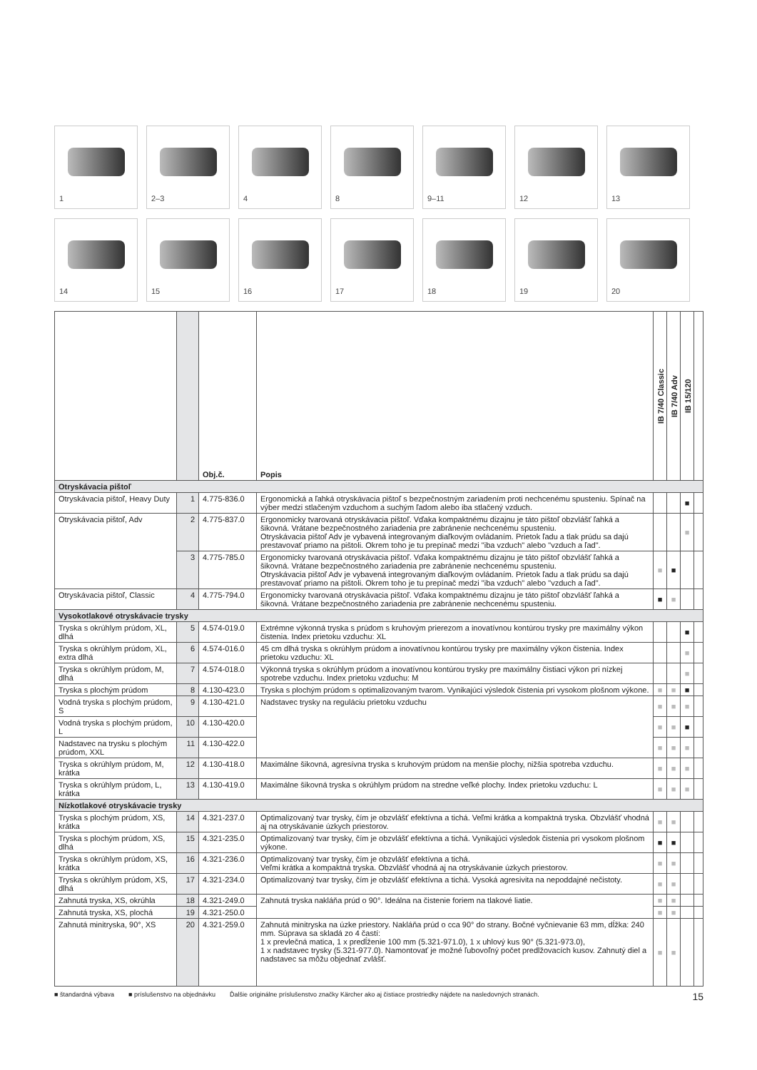1
2–3
4
8
9–11
12
13
14
15
16
17
18
19
20
| | | Obj.č. | Popis | IB 7/40 Classic | IB 7/40 Adv | IB 15/120 | |
| --- | --- | --- | --- | --- | --- | --- | --- |
| Otryskávacia pištoľ | | | | | | | |
| Otryskávacia pištoľ, Heavy Duty | 1 | 4.775-836.0 | Ergonomická a ľahká otryskávacia pištoľ s bezpečnostným zariadením proti nechcenému spusteniu. Spínač na výber medzi stlačeným vzduchom a suchým ľadom alebo iba stlačený vzduch. | | | ■ | |
| Otryskávacia pištoľ, Adv | 2 | 4.775-837.0 | Ergonomicky tvarovaná otryskávacia pištoľ. Vďaka kompaktnému dizajnu je táto pištoľ obzvlášť ľahká a šikovná. Vrátane bezpečnostného zariadenia pre zabránenie nechcenému spusteniu. Otryskávacia pištoľ Adv je vybavená integrovaným diaľkovým ovládaním. Prietok ľadu a tlak prúdu sa dajú prestavovať priamo na pištoli. Okrem toho je tu prepínač medzi "iba vzduch" alebo "vzduch a ľad". | | | ■ | |
| | 3 | 4.775-785.0 | Ergonomicky tvarovaná otryskávacia pištoľ. Vďaka kompaktnému dizajnu je táto pištoľ obzvlášť ľahká a šikovná. Vrátane bezpečnostného zariadenia pre zabránenie nechcenému spusteniu. Otryskávacia pištoľ Adv je vybavená integrovaným diaľkovým ovládaním. Prietok ľadu a tlak prúdu sa dajú prestavovať priamo na pištoli. Okrem toho je tu prepínač medzi "iba vzduch" alebo "vzduch a ľad". | ■ | ■ | | |
| Otryskávacia pištoľ, Classic | 4 | 4.775-794.0 | Ergonomicky tvarovaná otryskávacia pištoľ. Vďaka kompaktnému dizajnu je táto pištoľ obzvlášť ľahká a šikovná. Vrátane bezpečnostného zariadenia pre zabránenie nechcenému spusteniu. | ■ | ■ | | |
| Vysokotlakové otryskávacie trysky | | | | | | | |
| Tryska s okrúhlym prúdom, XL, dlhá | 5 | 4.574-019.0 | Extrémne výkonná tryska s prúdom s kruhovým prierezom a inovatívnou kontúrou trysky pre maximálny výkon čistenia. Index prietoku vzduchu: XL | | | ■ | |
| Tryska s okrúhlym prúdom, XL, extra dlhá | 6 | 4.574-016.0 | 45 cm dlhá tryska s okrúhlym prúdom a inovatívnou kontúrou trysky pre maximálny výkon čistenia. Index prietoku vzduchu: XL | | | ■ | |
| Tryska s okrúhlym prúdom, M, dlhá | 7 | 4.574-018.0 | Výkonná tryska s okrúhlym prúdom a inovatívnou kontúrou trysky pre maximálny čistiaci výkon pri nízkej spotrebe vzduchu. Index prietoku vzduchu: M | | | ■ | |
| Tryska s plochým prúdom | 8 | 4.130-423.0 | Tryska s plochým prúdom s optimalizovaným tvarom. Vynikajúci výsledok čistenia pri vysokom plošnom výkone. | ■ | ■ | ■ | |
| Vodná tryska s plochým prúdom, S | 9 | 4.130-421.0 | Nadstavec trysky na reguláciu prietoku vzduchu | ■ | ■ | ■ | |
| Vodná tryska s plochým prúdom, L | 10 | 4.130-420.0 | | ■ | ■ | ■ | |
| Nadstavec na trysku s plochým prúdom, XXL | 11 | 4.130-422.0 | | ■ | ■ | ■ | |
| Tryska s okrúhlym prúdom, M, krátka | 12 | 4.130-418.0 | Maximálne šikovná, agresívna tryska s kruhovým prúdom na menšie plochy, nižšia spotreba vzduchu. | ■ | ■ | ■ | |
| Tryska s okrúhlym prúdom, L, krátka | 13 | 4.130-419.0 | Maximálne šikovná tryska s okrúhlym prúdom na stredne veľké plochy. Index prietoku vzduchu: L | ■ | ■ | ■ | |
| Nízkotlakové otryskávacie trysky | | | | | | | |
| Tryska s plochým prúdom, XS, krátka | 14 | 4.321-237.0 | Optimalizovaný tvar trysky, čím je obzvlášť efektívna a tichá. Veľmi krátka a kompaktná tryska. Obzvlášť vhodná aj na otryskávanie úzkych priestorov. | ■ | ■ | | |
| Tryska s plochým prúdom, XS, dlhá | 15 | 4.321-235.0 | Optimalizovaný tvar trysky, čím je obzvlášť efektívna a tichá. Vynikajúci výsledok čistenia pri vysokom plošnom výkone. | ■ | ■ | | |
| Tryska s okrúhlym prúdom, XS, krátka | 16 | 4.321-236.0 | Optimalizovaný tvar trysky, čím je obzvlášť efektívna a tichá. Veľmi krátka a kompaktná tryska. Obzvlášť vhodná aj na otryskávanie úzkych priestorov. | ■ | ■ | | |
| Tryska s okrúhlym prúdom, XS, dlhá | 17 | 4.321-234.0 | Optimalizovaný tvar trysky, čím je obzvlášť efektívna a tichá. Vysoká agresivita na nepoddajné nečistoty. | ■ | ■ | | |
| Zahnutá tryska, XS, okrúhla | 18 | 4.321-249.0 | Zahnutá tryska nakláňa prúd o 90°. Ideálna na čistenie foriem na tlakové liatie. | ■ | ■ | | |
| Zahnutá tryska, XS, plochá | 19 | 4.321-250.0 | | ■ | ■ | | |
| Zahnutá minitryska, 90°, XS | 20 | 4.321-259.0 | Zahnutá minitryska na úzke priestory. Nakláňa prúd o cca 90° do strany. Bočné vyčnievanie 63 mm, dĺžka: 240 mm. Súprava sa skladá zo 4 častí: 1 x prevlečná matica, 1 x predĺženie 100 mm (5.321-971.0), 1 x uhlový kus 90° (5.321-973.0), 1 x nadstavec trysky (5.321-977.0). Namontovať je možné ľubovoľný počet predlžovacích kusov. Zahnutý diel a nadstavec sa môžu objednať zvlášť. | ■ | ■ | | |
■ štandardná výbava ■ príslušenstvo na objednávku Ďalšie originálne príslušenstvo značky Kärcher ako aj čistiace prostriedky nájdete na nasledovných stranách.
15